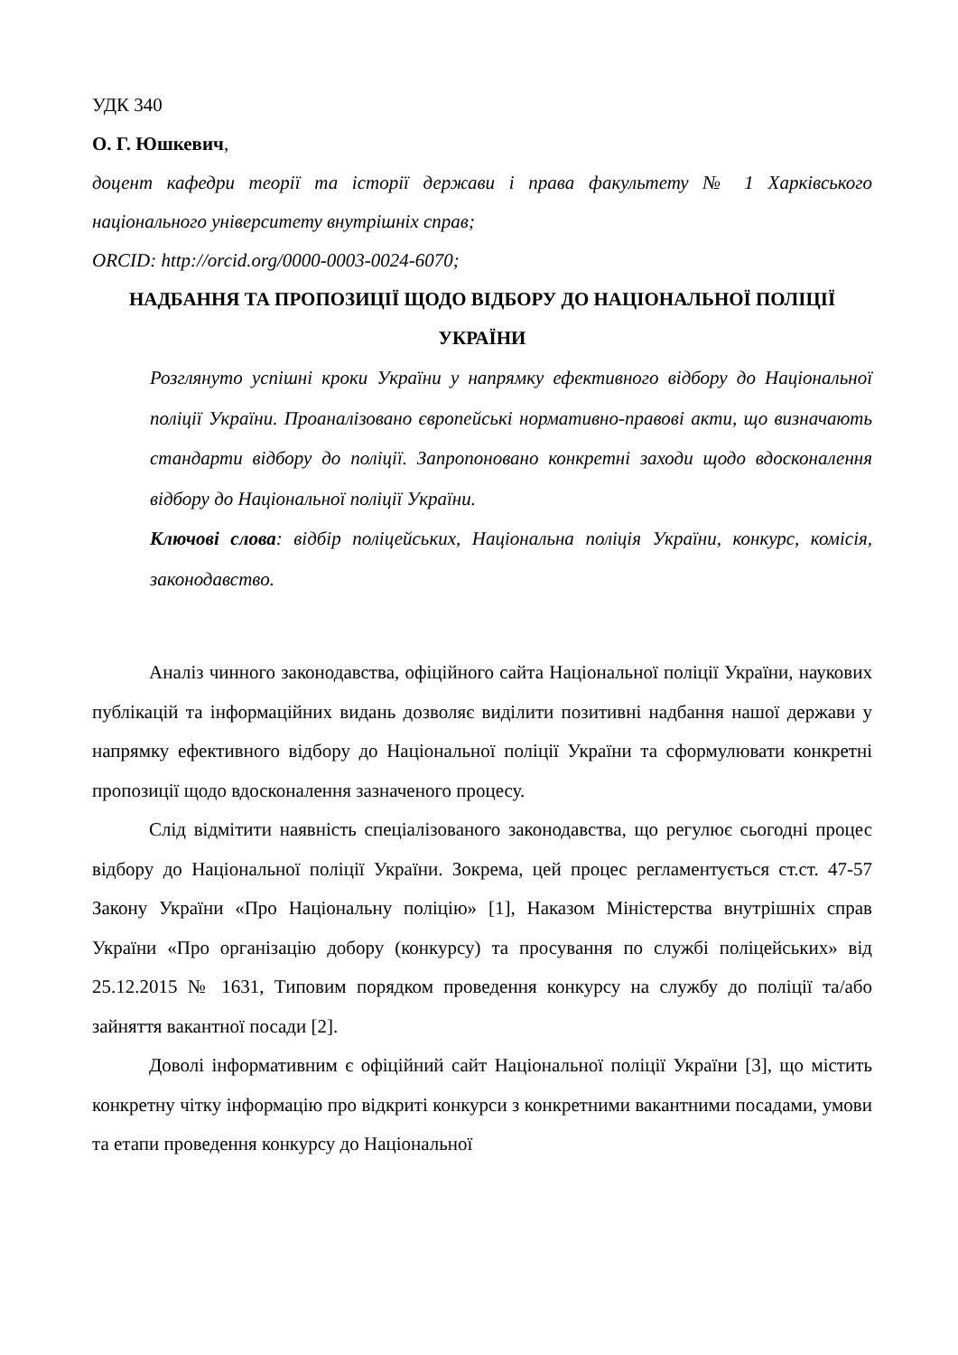УДК 340
О. Г. Юшкевич,
доцент кафедри теорії та історії держави і права факультету № 1 Харківського національного університету внутрішніх справ;
ORCID: http://orcid.org/0000-0003-0024-6070;
НАДБАННЯ ТА ПРОПОЗИЦІЇ ЩОДО ВІДБОРУ ДО НАЦІОНАЛЬНОЇ ПОЛІЦІЇ УКРАЇНИ
Розглянуто успішні кроки України у напрямку ефективного відбору до Національної поліції України. Проаналізовано європейські нормативно-правові акти, що визначають стандарти відбору до поліції. Запропоновано конкретні заходи щодо вдосконалення відбору до Національної поліції України.
Ключові слова: відбір поліцейських, Національна поліція України, конкурс, комісія, законодавство.
Аналіз чинного законодавства, офіційного сайта Національної поліції України, наукових публікацій та інформаційних видань дозволяє виділити позитивні надбання нашої держави у напрямку ефективного відбору до Національної поліції України та сформулювати конкретні пропозиції щодо вдосконалення зазначеного процесу.
Слід відмітити наявність спеціалізованого законодавства, що регулює сьогодні процес відбору до Національної поліції України. Зокрема, цей процес регламентується ст.ст. 47-57 Закону України «Про Національну поліцію» [1], Наказом Міністерства внутрішніх справ України «Про організацію добору (конкурсу) та просування по службі поліцейських» від 25.12.2015 № 1631, Типовим порядком проведення конкурсу на службу до поліції та/або зайняття вакантної посади [2].
Доволі інформативним є офіційний сайт Національної поліції України [3], що містить конкретну чітку інформацію про відкриті конкурси з конкретними вакантними посадами, умови та етапи проведення конкурсу до Національної